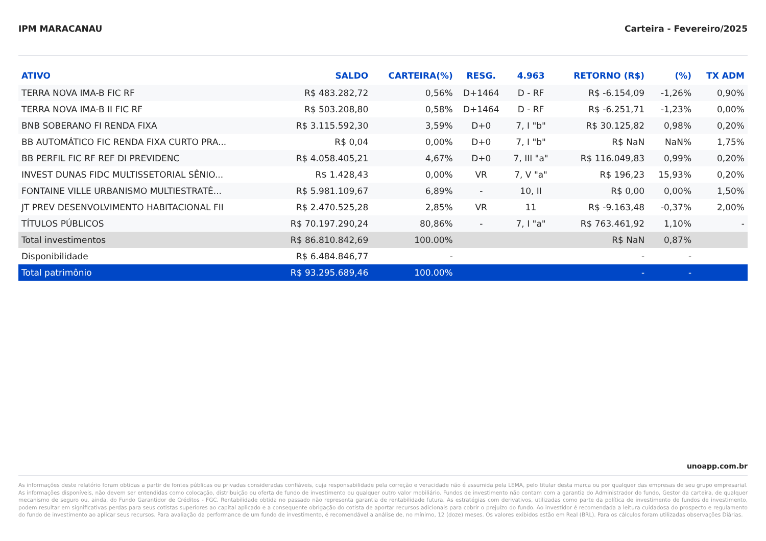IPM MARACANAU Carteira - Fevereiro/2025
| ATIVO | SALDO | CARTEIRA(%) | RESG. | 4.963 | RETORNO (R$) | (%) | TX ADM |
| --- | --- | --- | --- | --- | --- | --- | --- |
| TERRA NOVA IMA-B FIC RF | R$ 483.282,72 | 0,56% | D+1464 | D - RF | R$ -6.154,09 | -1,26% | 0,90% |
| TERRA NOVA IMA-B II FIC RF | R$ 503.208,80 | 0,58% | D+1464 | D - RF | R$ -6.251,71 | -1,23% | 0,00% |
| BNB SOBERANO FI RENDA FIXA | R$ 3.115.592,30 | 3,59% | D+0 | 7, I "b" | R$ 30.125,82 | 0,98% | 0,20% |
| BB AUTOMÁTICO FIC RENDA FIXA CURTO PRA... | R$ 0,04 | 0,00% | D+0 | 7, I "b" | R$ NaN | NaN% | 1,75% |
| BB PERFIL FIC RF REF DI PREVIDENC | R$ 4.058.405,21 | 4,67% | D+0 | 7, III "a" | R$ 116.049,83 | 0,99% | 0,20% |
| INVEST DUNAS FIDC MULTISSETORIAL SÊNIO... | R$ 1.428,43 | 0,00% | VR | 7, V "a" | R$ 196,23 | 15,93% | 0,20% |
| FONTAINE VILLE URBANISMO MULTIESTRATÉ... | R$ 5.981.109,67 | 6,89% | - | 10, II | R$ 0,00 | 0,00% | 1,50% |
| JT PREV DESENVOLVIMENTO HABITACIONAL FII | R$ 2.470.525,28 | 2,85% | VR | 11 | R$ -9.163,48 | -0,37% | 2,00% |
| TÍTULOS PÚBLICOS | R$ 70.197.290,24 | 80,86% | - | 7, I "a" | R$ 763.461,92 | 1,10% | - |
| Total investimentos | R$ 86.810.842,69 | 100.00% | | | R$ NaN | 0,87% | |
| Disponibilidade | R$ 6.484.846,77 | - | | | - | - | |
| Total patrimônio | R$ 93.295.689,46 | 100.00% | | | - | - | |
unoapp.com.br
As informações deste relatório foram obtidas a partir de fontes públicas ou privadas consideradas confiáveis, cuja responsabilidade pela correção e veracidade não é assumida pela LEMA, pelo titular desta marca ou por qualquer das empresas de seu grupo empresarial. As informações disponíveis, não devem ser entendidas como colocação, distribuição ou oferta de fundo de investimento ou qualquer outro valor mobiliário. Fundos de investimento não contam com a garantia do Administrador do fundo, Gestor da carteira, de qualquer mecanismo de seguro ou, ainda, do Fundo Garantidor de Créditos - FGC. Rentabilidade obtida no passado não representa garantia de rentabilidade futura. As estratégias com derivativos, utilizadas como parte da política de investimento de fundos de investimento, podem resultar em significativas perdas para seus cotistas superiores ao capital aplicado e a consequente obrigação do cotista de aportar recursos adicionais para cobrir o prejuízo do fundo. Ao investidor é recomendada a leitura cuidadosa do prospecto e regulamento do fundo de investimento ao aplicar seus recursos. Para avaliação da performance de um fundo de investimento, é recomendável a análise de, no mínimo, 12 (doze) meses. Os valores exibidos estão em Real (BRL). Para os cálculos foram utilizadas observações Diárias.